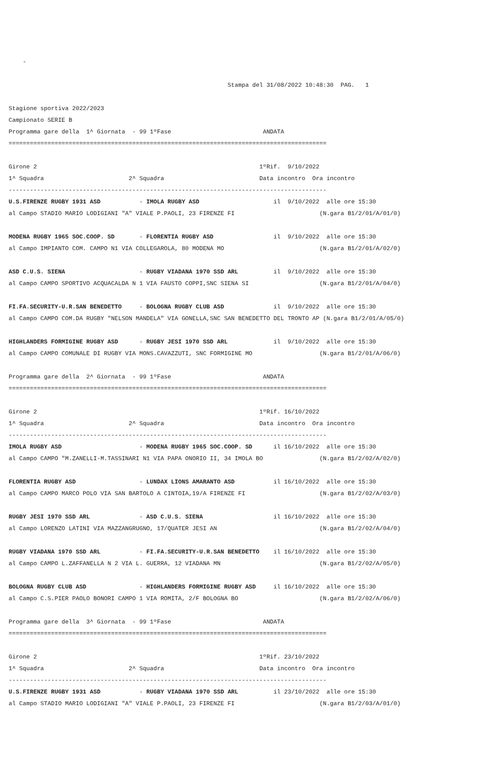-

                                                              Stampa del 31/08/2022 10:48:30  PAG.   1

Stagione sportiva 2022/2023
Campionato SERIE B
Programma gare della  1^ Giornata  - 99 1ºFase                          ANDATA
==========================================================================================

Girone 2                                                               1ºRif.  9/10/2022
1^ Squadra                        2^ Squadra                           Data incontro  Ora incontro
------------------------------------------------------------------------------------------
U.S.FIRENZE RUGBY 1931 ASD           - IMOLA RUGBY ASD                     il  9/10/2022  alle ore 15:30
al Campo STADIO MARIO LODIGIANI "A" VIALE P.PAOLI, 23 FIRENZE FI                        (N.gara B1/2/01/A/01/0)

MODENA RUGBY 1965 SOC.COOP. SD       - FLORENTIA RUGBY ASD                 il  9/10/2022  alle ore 15:30
al Campo IMPIANTO COM. CAMPO N1 VIA COLLEGAROLA, 80 MODENA MO                           (N.gara B1/2/01/A/02/0)

ASD C.U.S. SIENA                     - RUGBY VIADANA 1970 SSD ARL          il  9/10/2022  alle ore 15:30
al Campo CAMPO SPORTIVO ACQUACALDA N 1 VIA FAUSTO COPPI,SNC SIENA SI                    (N.gara B1/2/01/A/04/0)

FI.FA.SECURITY-U.R.SAN BENEDETTO     - BOLOGNA RUGBY CLUB ASD              il  9/10/2022  alle ore 15:30
al Campo CAMPO COM.DA RUGBY "NELSON MANDELA" VIA GONELLA,SNC SAN BENEDETTO DEL TRONTO AP (N.gara B1/2/01/A/05/0)

HIGHLANDERS FORMIGINE RUGBY ASD      - RUGBY JESI 1970 SSD ARL             il  9/10/2022  alle ore 15:30
al Campo CAMPO COMUNALE DI RUGBY VIA MONS.CAVAZZUTI, SNC FORMIGINE MO                   (N.gara B1/2/01/A/06/0)

Programma gare della  2^ Giornata  - 99 1ºFase                          ANDATA
==========================================================================================

Girone 2                                                               1ºRif. 16/10/2022
1^ Squadra                        2^ Squadra                           Data incontro  Ora incontro
------------------------------------------------------------------------------------------
IMOLA RUGBY ASD                      - MODENA RUGBY 1965 SOC.COOP. SD      il 16/10/2022  alle ore 15:30
al Campo CAMPO "M.ZANELLI-M.TASSINARI N1 VIA PAPA ONORIO II, 34 IMOLA BO                (N.gara B1/2/02/A/02/0)

FLORENTIA RUGBY ASD                  - LUNDAX LIONS AMARANTO ASD           il 16/10/2022  alle ore 15:30
al Campo CAMPO MARCO POLO VIA SAN BARTOLO A CINTOIA,19/A FIRENZE FI                     (N.gara B1/2/02/A/03/0)

RUGBY JESI 1970 SSD ARL              - ASD C.U.S. SIENA                    il 16/10/2022  alle ore 15:30
al Campo LORENZO LATINI VIA MAZZANGRUGNO, 17/QUATER JESI AN                             (N.gara B1/2/02/A/04/0)

RUGBY VIADANA 1970 SSD ARL           - FI.FA.SECURITY-U.R.SAN BENEDETTO    il 16/10/2022  alle ore 15:30
al Campo CAMPO L.ZAFFANELLA N 2 VIA L. GUERRA, 12 VIADANA MN                            (N.gara B1/2/02/A/05/0)

BOLOGNA RUGBY CLUB ASD               - HIGHLANDERS FORMIGINE RUGBY ASD     il 16/10/2022  alle ore 15:30
al Campo C.S.PIER PAOLO BONORI CAMPO 1 VIA ROMITA, 2/F BOLOGNA BO                       (N.gara B1/2/02/A/06/0)

Programma gare della  3^ Giornata  - 99 1ºFase                          ANDATA
==========================================================================================

Girone 2                                                               1ºRif. 23/10/2022
1^ Squadra                        2^ Squadra                           Data incontro  Ora incontro
------------------------------------------------------------------------------------------
U.S.FIRENZE RUGBY 1931 ASD           - RUGBY VIADANA 1970 SSD ARL          il 23/10/2022  alle ore 15:30
al Campo STADIO MARIO LODIGIANI "A" VIALE P.PAOLI, 23 FIRENZE FI                        (N.gara B1/2/03/A/01/0)